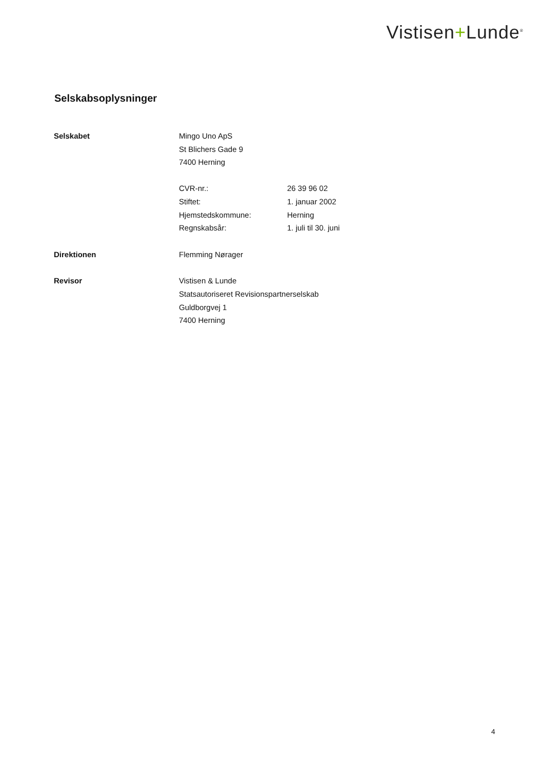Vistisen+Lunde<sup>®</sup>
Selskabsoplysninger
Selskabet Mingo Uno ApS
St Blichers Gade 9
7400 Herning
CVR-nr.: 26 39 96 02
Stiftet: 1. januar 2002
Hjemstedskommune: Herning
Regnskabsår: 1. juli til 30. juni
Direktionen Flemming Nørager
Revisor Vistisen & Lunde
Statsautoriseret Revisionspartnerselskab
Guldborgvej 1
7400 Herning
4